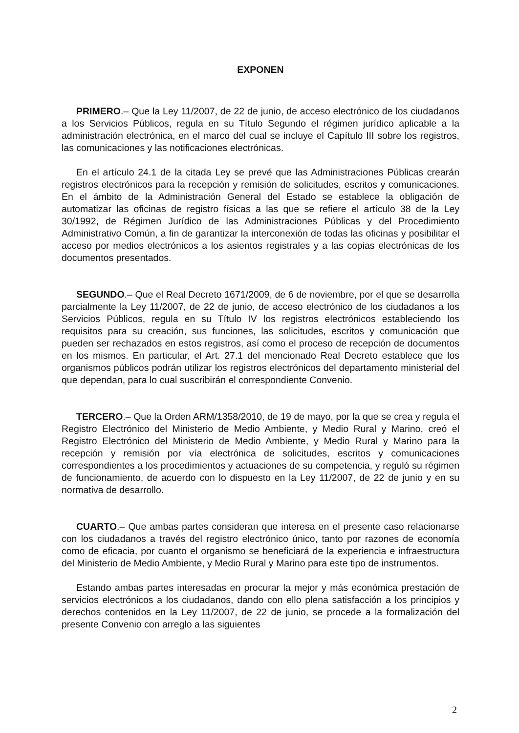EXPONEN
PRIMERO.– Que la Ley 11/2007, de 22 de junio, de acceso electrónico de los ciudadanos a los Servicios Públicos, regula en su Título Segundo el régimen jurídico aplicable a la administración electrónica, en el marco del cual se incluye el Capítulo III sobre los registros, las comunicaciones y las notificaciones electrónicas.
En el artículo 24.1 de la citada Ley se prevé que las Administraciones Públicas crearán registros electrónicos para la recepción y remisión de solicitudes, escritos y comunicaciones. En el ámbito de la Administración General del Estado se establece la obligación de automatizar las oficinas de registro físicas a las que se refiere el artículo 38 de la Ley 30/1992, de Régimen Jurídico de las Administraciones Públicas y del Procedimiento Administrativo Común, a fin de garantizar la interconexión de todas las oficinas y posibilitar el acceso por medios electrónicos a los asientos registrales y a las copias electrónicas de los documentos presentados.
SEGUNDO.– Que el Real Decreto 1671/2009, de 6 de noviembre, por el que se desarrolla parcialmente la Ley 11/2007, de 22 de junio, de acceso electrónico de los ciudadanos a los Servicios Públicos, regula en su Título IV los registros electrónicos estableciendo los requisitos para su creación, sus funciones, las solicitudes, escritos y comunicación que pueden ser rechazados en estos registros, así como el proceso de recepción de documentos en los mismos. En particular, el Art. 27.1 del mencionado Real Decreto establece que los organismos públicos podrán utilizar los registros electrónicos del departamento ministerial del que dependan, para lo cual suscribirán el correspondiente Convenio.
TERCERO.– Que la Orden ARM/1358/2010, de 19 de mayo, por la que se crea y regula el Registro Electrónico del Ministerio de Medio Ambiente, y Medio Rural y Marino, creó el Registro Electrónico del Ministerio de Medio Ambiente, y Medio Rural y Marino para la recepción y remisión por vía electrónica de solicitudes, escritos y comunicaciones correspondientes a los procedimientos y actuaciones de su competencia, y reguló su régimen de funcionamiento, de acuerdo con lo dispuesto en la Ley 11/2007, de 22 de junio y en su normativa de desarrollo.
CUARTO.– Que ambas partes consideran que interesa en el presente caso relacionarse con los ciudadanos a través del registro electrónico único, tanto por razones de economía como de eficacia, por cuanto el organismo se beneficiará de la experiencia e infraestructura del Ministerio de Medio Ambiente, y Medio Rural y Marino para este tipo de instrumentos.
Estando ambas partes interesadas en procurar la mejor y más económica prestación de servicios electrónicos a los ciudadanos, dando con ello plena satisfacción a los principios y derechos contenidos en la Ley 11/2007, de 22 de junio, se procede a la formalización del presente Convenio con arreglo a las siguientes
2